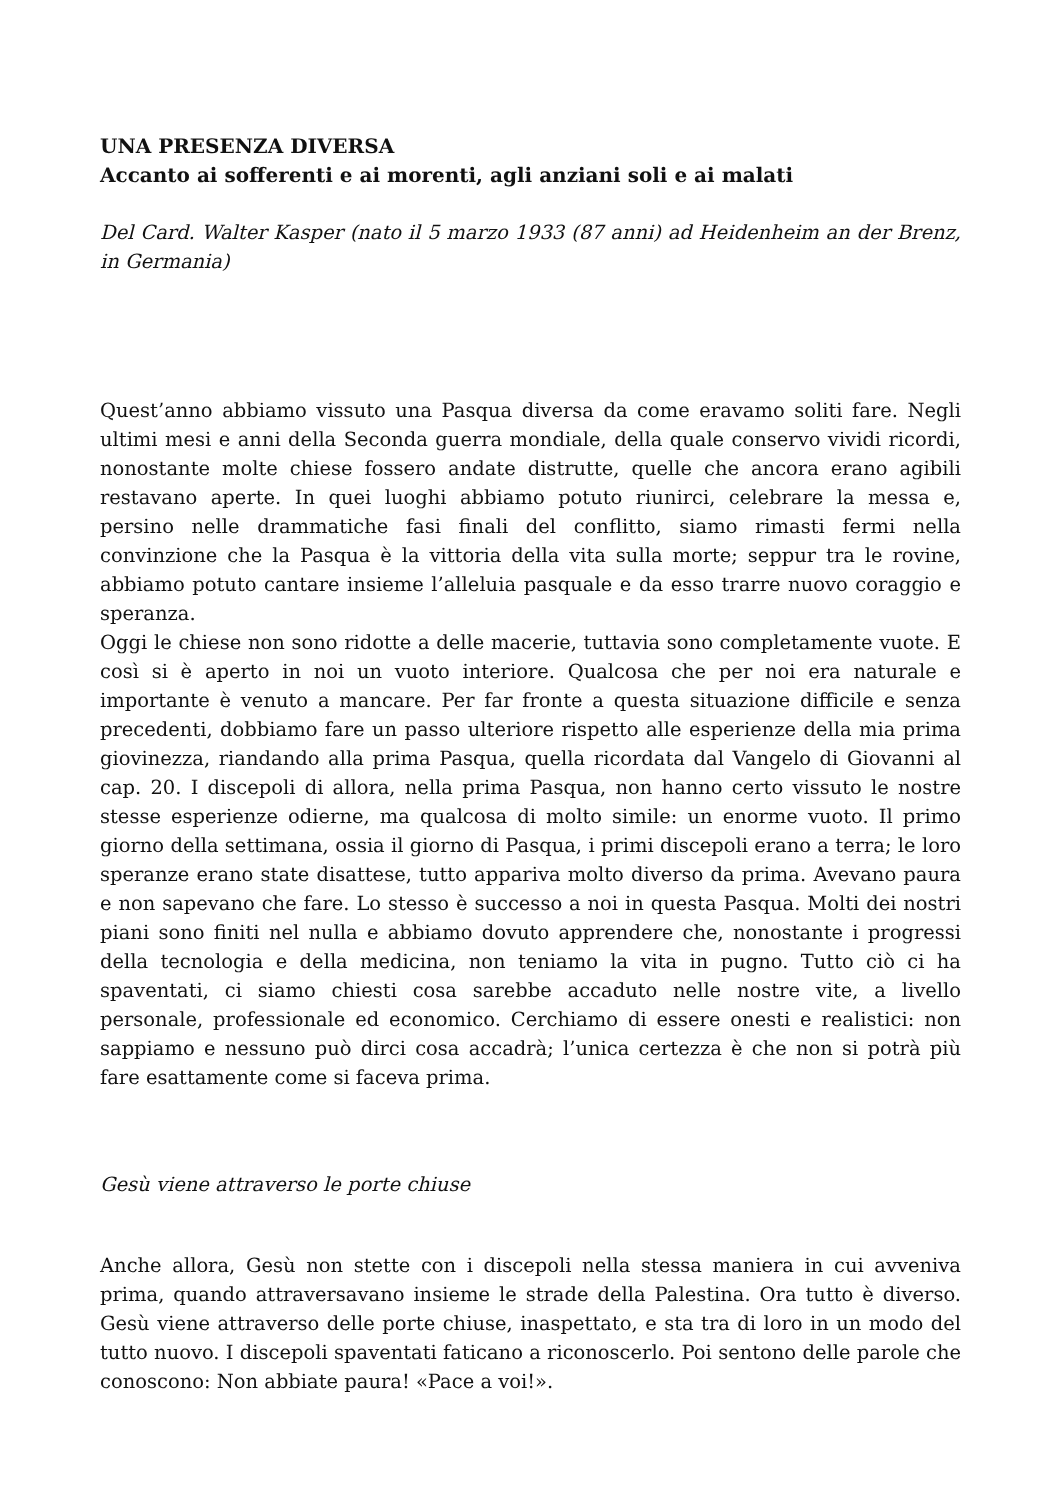UNA PRESENZA DIVERSA
Accanto ai sofferenti e ai morenti, agli anziani soli e ai malati
Del Card. Walter Kasper (nato il 5 marzo 1933 (87 anni) ad Heidenheim an der Brenz, in Germania)
Quest’anno abbiamo vissuto una Pasqua diversa da come eravamo soliti fare. Negli ultimi mesi e anni della Seconda guerra mondiale, della quale conservo vividi ricordi, nonostante molte chiese fossero andate distrutte, quelle che ancora erano agibili restavano aperte. In quei luoghi abbiamo potuto riunirci, celebrare la messa e, persino nelle drammatiche fasi finali del conflitto, siamo rimasti fermi nella convinzione che la Pasqua è la vittoria della vita sulla morte; seppur tra le rovine, abbiamo potuto cantare insieme l’alleluia pasquale e da esso trarre nuovo coraggio e speranza.
Oggi le chiese non sono ridotte a delle macerie, tuttavia sono completamente vuote. E così si è aperto in noi un vuoto interiore. Qualcosa che per noi era naturale e importante è venuto a mancare. Per far fronte a questa situazione difficile e senza precedenti, dobbiamo fare un passo ulteriore rispetto alle esperienze della mia prima giovinezza, riandando alla prima Pasqua, quella ricordata dal Vangelo di Giovanni al cap. 20. I discepoli di allora, nella prima Pasqua, non hanno certo vissuto le nostre stesse esperienze odierne, ma qualcosa di molto simile: un enorme vuoto. Il primo giorno della settimana, ossia il giorno di Pasqua, i primi discepoli erano a terra; le loro speranze erano state disattese, tutto appariva molto diverso da prima. Avevano paura e non sapevano che fare. Lo stesso è successo a noi in questa Pasqua. Molti dei nostri piani sono finiti nel nulla e abbiamo dovuto apprendere che, nonostante i progressi della tecnologia e della medicina, non teniamo la vita in pugno. Tutto ciò ci ha spaventati, ci siamo chiesti cosa sarebbe accaduto nelle nostre vite, a livello personale, professionale ed economico. Cerchiamo di essere onesti e realistici: non sappiamo e nessuno può dirci cosa accadrà; l’unica certezza è che non si potrà più fare esattamente come si faceva prima.
Gesù viene attraverso le porte chiuse
Anche allora, Gesù non stette con i discepoli nella stessa maniera in cui avveniva prima, quando attraversavano insieme le strade della Palestina. Ora tutto è diverso. Gesù viene attraverso delle porte chiuse, inaspettato, e sta tra di loro in un modo del tutto nuovo. I discepoli spaventati faticano a riconoscerlo. Poi sentono delle parole che conoscono: Non abbiate paura! «Pace a voi!».